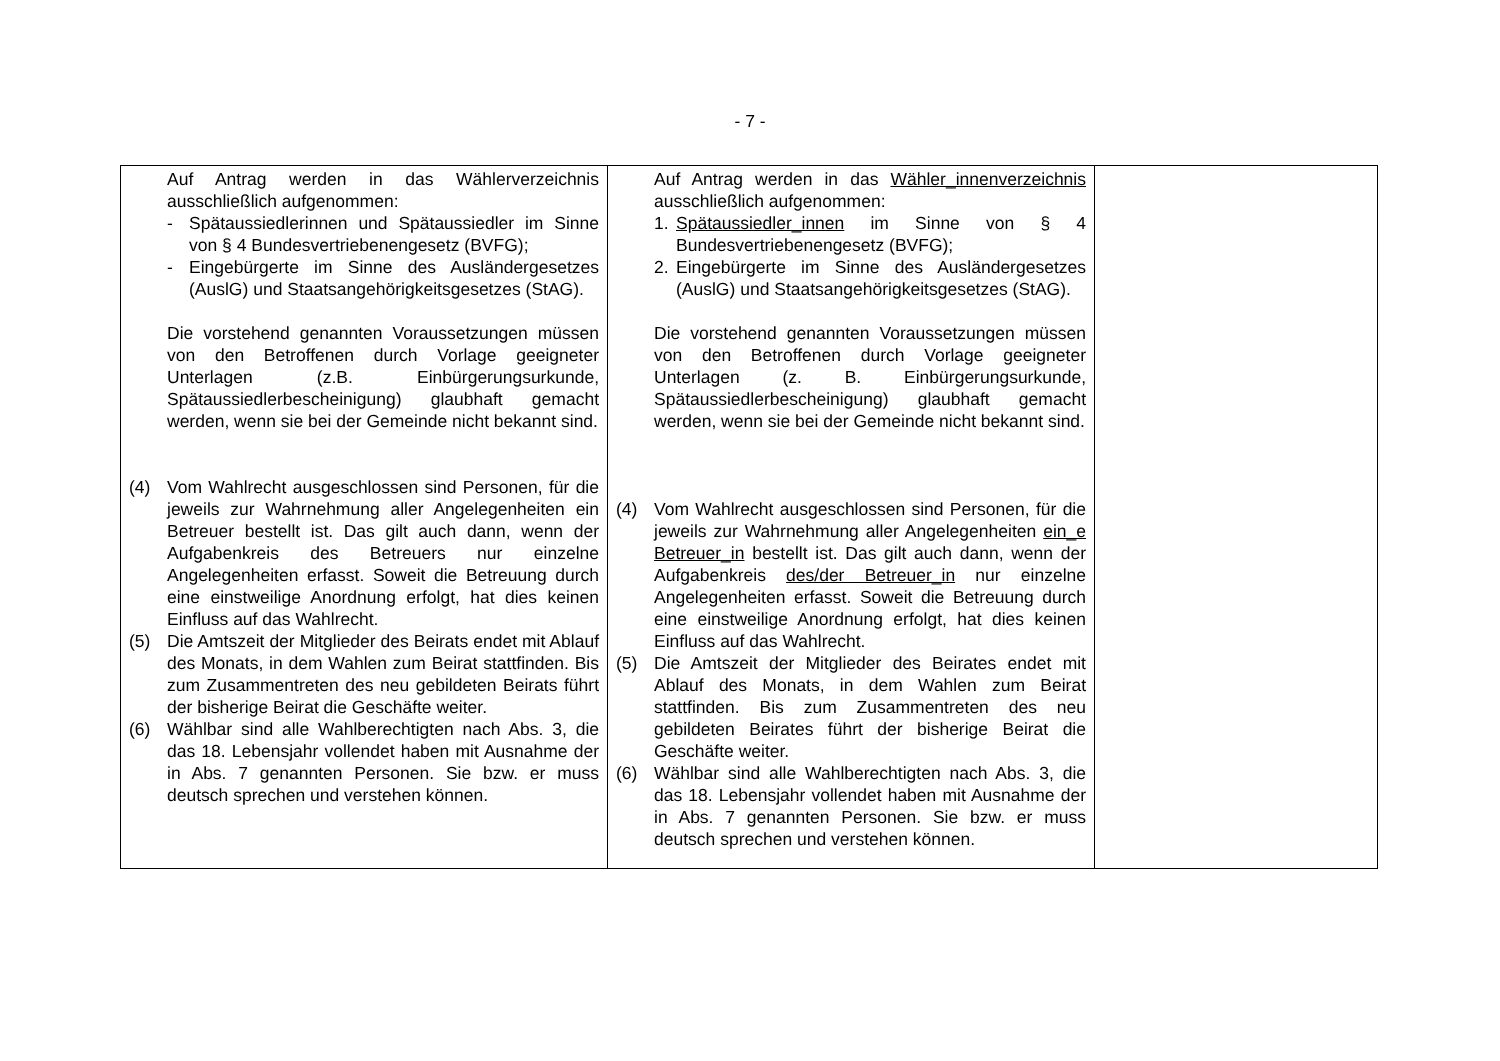- 7 -
| Auf Antrag werden in das Wählerverzeichnis ausschließlich aufgenommen: - Spätaussiedlerinnen und Spätaussiedler im Sinne von § 4 Bundesvertriebenengesetz (BVFG); - Eingebürgerte im Sinne des Ausländergesetzes (AuslG) und Staatsangehörigkeitsgesetzes (StAG). Die vorstehend genannten Voraussetzungen müssen von den Betroffenen durch Vorlage geeigneter Unterlagen (z.B. Einbürgerungsurkunde, Spätaussiedlerbescheinigung) glaubhaft gemacht werden, wenn sie bei der Gemeinde nicht bekannt sind. (4) Vom Wahlrecht ausgeschlossen sind Personen, für die jeweils zur Wahrnehmung aller Angelegenheiten ein Betreuer bestellt ist. Das gilt auch dann, wenn der Aufgabenkreis des Betreuers nur einzelne Angelegenheiten erfasst. Soweit die Betreuung durch eine einstweilige Anordnung erfolgt, hat dies keinen Einfluss auf das Wahlrecht. (5) Die Amtszeit der Mitglieder des Beirats endet mit Ablauf des Monats, in dem Wahlen zum Beirat stattfinden. Bis zum Zusammentreten des neu gebildeten Beirats führt der bisherige Beirat die Geschäfte weiter. (6) Wählbar sind alle Wahlberechtigten nach Abs. 3, die das 18. Lebensjahr vollendet haben mit Ausnahme der in Abs. 7 genannten Personen. Sie bzw. er muss deutsch sprechen und verstehen können. | Auf Antrag werden in das Wähler_innenverzeichnis ausschließlich aufgenommen: 1. Spätaussiedler_innen im Sinne von § 4 Bundesvertriebenengesetz (BVFG); 2. Eingebürgerte im Sinne des Ausländergesetzes (AuslG) und Staatsangehörigkeitsgesetzes (StAG). Die vorstehend genannten Voraussetzungen müssen von den Betroffenen durch Vorlage geeigneter Unterlagen (z. B. Einbürgerungsurkunde, Spätaussiedlerbescheinigung) glaubhaft gemacht werden, wenn sie bei der Gemeinde nicht bekannt sind. (4) Vom Wahlrecht ausgeschlossen sind Personen, für die jeweils zur Wahrnehmung aller Angelegenheiten ein_e Betreuer_in bestellt ist. Das gilt auch dann, wenn der Aufgabenkreis des/der Betreuer_in nur einzelne Angelegenheiten erfasst. Soweit die Betreuung durch eine einstweilige Anordnung erfolgt, hat dies keinen Einfluss auf das Wahlrecht. (5) Die Amtszeit der Mitglieder des Beirates endet mit Ablauf des Monats, in dem Wahlen zum Beirat stattfinden. Bis zum Zusammentreten des neu gebildeten Beirates führt der bisherige Beirat die Geschäfte weiter. (6) Wählbar sind alle Wahlberechtigten nach Abs. 3, die das 18. Lebensjahr vollendet haben mit Ausnahme der in Abs. 7 genannten Personen. Sie bzw. er muss deutsch sprechen und verstehen können. | |